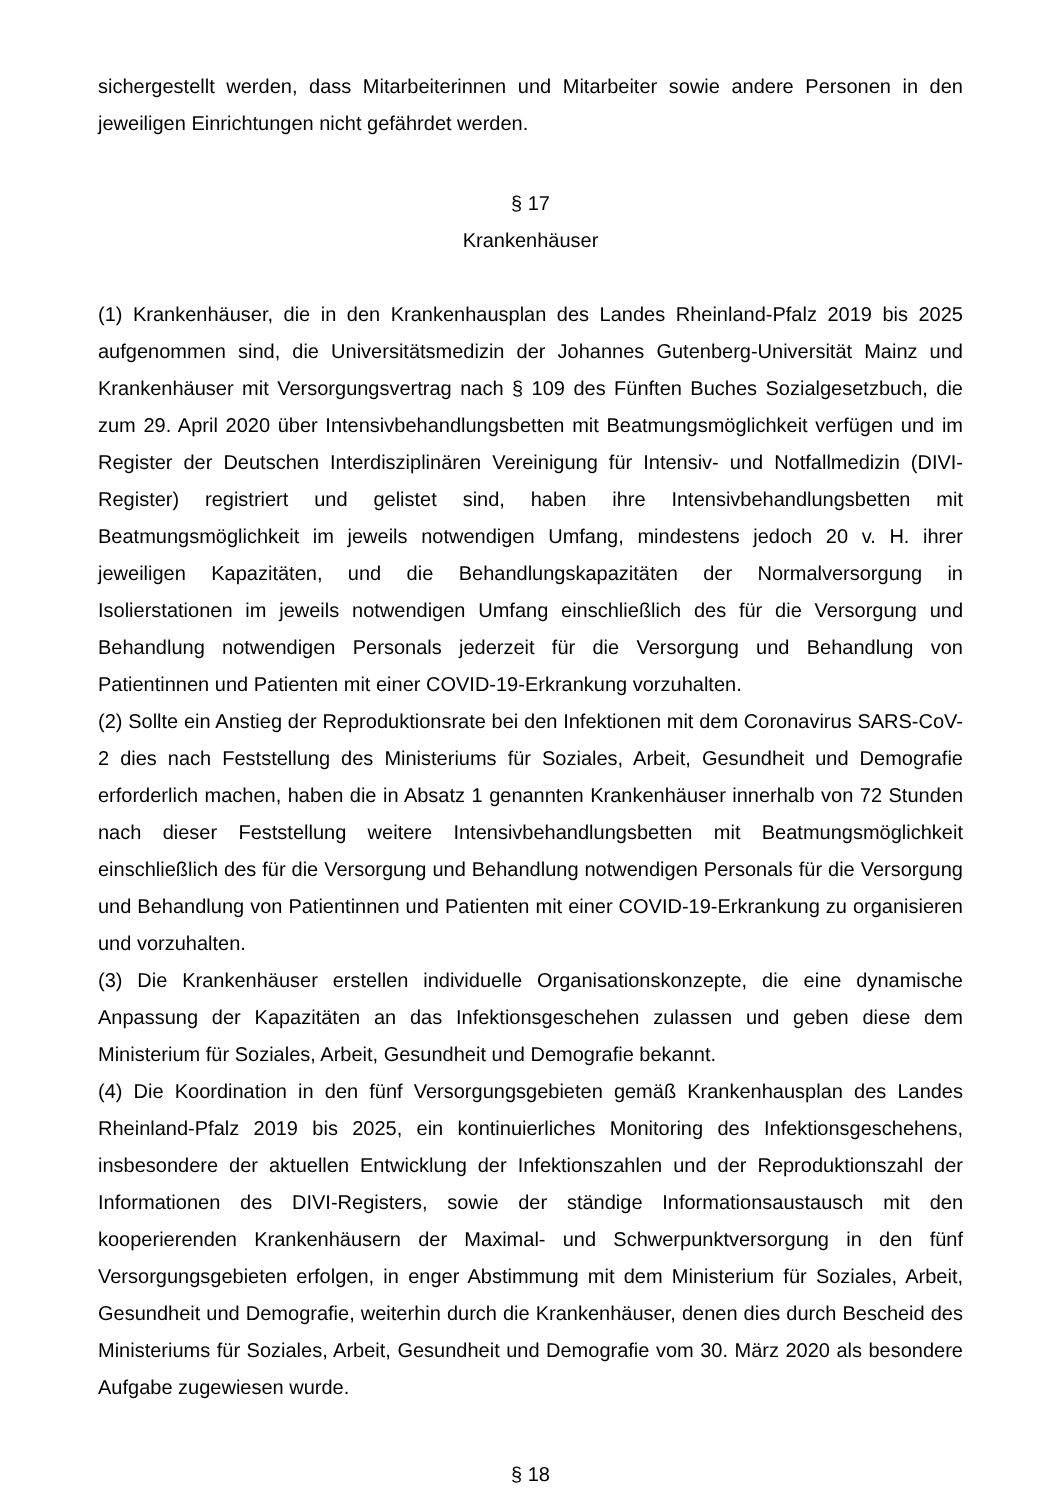sichergestellt werden, dass Mitarbeiterinnen und Mitarbeiter sowie andere Personen in den jeweiligen Einrichtungen nicht gefährdet werden.
§ 17
Krankenhäuser
(1) Krankenhäuser, die in den Krankenhausplan des Landes Rheinland-Pfalz 2019 bis 2025 aufgenommen sind, die Universitätsmedizin der Johannes Gutenberg-Universität Mainz und Krankenhäuser mit Versorgungsvertrag nach § 109 des Fünften Buches Sozialgesetzbuch, die zum 29. April 2020 über Intensivbehandlungsbetten mit Beatmungsmöglichkeit verfügen und im Register der Deutschen Interdisziplinären Vereinigung für Intensiv- und Notfallmedizin (DIVI-Register) registriert und gelistet sind, haben ihre Intensivbehandlungsbetten mit Beatmungsmöglichkeit im jeweils notwendigen Umfang, mindestens jedoch 20 v. H. ihrer jeweiligen Kapazitäten, und die Behandlungskapazitäten der Normalversorgung in Isolierstationen im jeweils notwendigen Umfang einschließlich des für die Versorgung und Behandlung notwendigen Personals jederzeit für die Versorgung und Behandlung von Patientinnen und Patienten mit einer COVID-19-Erkrankung vorzuhalten.
(2) Sollte ein Anstieg der Reproduktionsrate bei den Infektionen mit dem Coronavirus SARS-CoV-2 dies nach Feststellung des Ministeriums für Soziales, Arbeit, Gesundheit und Demografie erforderlich machen, haben die in Absatz 1 genannten Krankenhäuser innerhalb von 72 Stunden nach dieser Feststellung weitere Intensivbehandlungsbetten mit Beatmungsmöglichkeit einschließlich des für die Versorgung und Behandlung notwendigen Personals für die Versorgung und Behandlung von Patientinnen und Patienten mit einer COVID-19-Erkrankung zu organisieren und vorzuhalten.
(3) Die Krankenhäuser erstellen individuelle Organisationskonzepte, die eine dynamische Anpassung der Kapazitäten an das Infektionsgeschehen zulassen und geben diese dem Ministerium für Soziales, Arbeit, Gesundheit und Demografie bekannt.
(4) Die Koordination in den fünf Versorgungsgebieten gemäß Krankenhausplan des Landes Rheinland-Pfalz 2019 bis 2025, ein kontinuierliches Monitoring des Infektionsgeschehens, insbesondere der aktuellen Entwicklung der Infektionszahlen und der Reproduktionszahl der Informationen des DIVI-Registers, sowie der ständige Informationsaustausch mit den kooperierenden Krankenhäusern der Maximal- und Schwerpunktversorgung in den fünf Versorgungsgebieten erfolgen, in enger Abstimmung mit dem Ministerium für Soziales, Arbeit, Gesundheit und Demografie, weiterhin durch die Krankenhäuser, denen dies durch Bescheid des Ministeriums für Soziales, Arbeit, Gesundheit und Demografie vom 30. März 2020 als besondere Aufgabe zugewiesen wurde.
§ 18